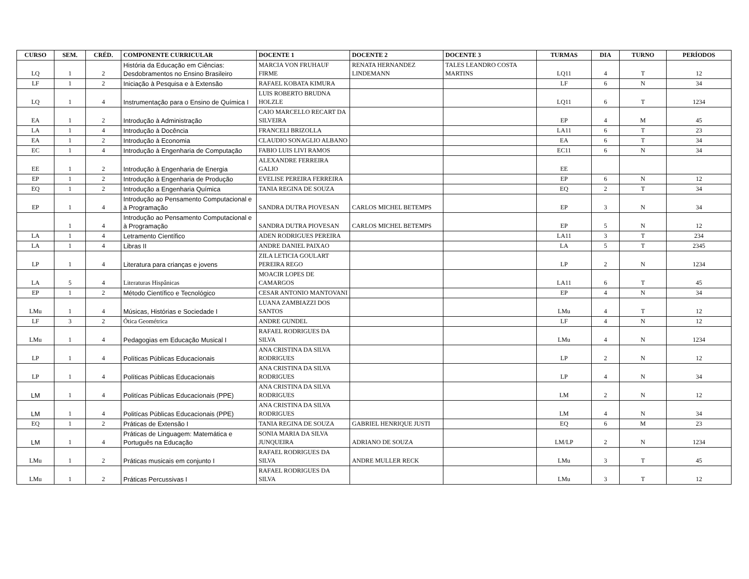| CURSO | SEM. | CRÉD. | COMPONENTE CURRICULAR | DOCENTE 1 | DOCENTE 2 | DOCENTE 3 | TURMAS | DIA | TURNO | PERÍODOS |
| --- | --- | --- | --- | --- | --- | --- | --- | --- | --- | --- |
| LQ | 1 | 2 | História da Educação em Ciências: Desdobramentos no Ensino Brasileiro | MARCIA VON FRUHAUF FIRME | RENATA HERNANDEZ LINDEMANN | TALES LEANDRO COSTA MARTINS | LQ11 | 4 | T | 12 |
| LF | 1 | 2 | Iniciação à Pesquisa e à Extensão | RAFAEL KOBATA KIMURA | | | LF | 6 | N | 34 |
| LQ | 1 | 4 | Instrumentação para o Ensino de Química I | LUIS ROBERTO BRUDNA HOLZLE | | | LQ11 | 6 | T | 1234 |
| EA | 1 | 2 | Introdução à Administração | CAIO MARCELLO RECART DA SILVEIRA | | | EP | 4 | M | 45 |
| LA | 1 | 4 | Introdução à Docência | FRANCELI BRIZOLLA | | | LA11 | 6 | T | 23 |
| EA | 1 | 2 | Introdução à Economia | CLAUDIO SONAGLIO ALBANO | | | EA | 6 | T | 34 |
| EC | 1 | 4 | Introdução à Engenharia de Computação | FABIO LUIS LIVI RAMOS | | | EC11 | 6 | N | 34 |
| EE | 1 | 2 | Introdução à Engenharia de Energia | ALEXANDRE FERREIRA GALIO | | | EE | | | |
| EP | 1 | 2 | Introdução à Engenharia de Produção | EVELISE PEREIRA FERREIRA | | | EP | 6 | N | 12 |
| EQ | 1 | 2 | Introdução a Engenharia Química | TANIA REGINA DE SOUZA | | | EQ | 2 | T | 34 |
| EP | 1 | 4 | Introdução ao Pensamento Computacional e à Programação | SANDRA DUTRA PIOVESAN | CARLOS MICHEL BETEMPS | | EP | 3 | N | 34 |
| | 1 | 4 | Introdução ao Pensamento Computacional e à Programação | SANDRA DUTRA PIOVESAN | CARLOS MICHEL BETEMPS | | EP | 5 | N | 12 |
| LA | 1 | 4 | Letramento Científico | ADEN RODRIGUES PEREIRA | | | LA11 | 3 | T | 234 |
| LA | 1 | 4 | Libras II | ANDRE DANIEL PAIXAO | | | LA | 5 | T | 2345 |
| LP | 1 | 4 | Literatura para crianças e jovens | ZILA LETICIA GOULART PEREIRA REGO | | | LP | 2 | N | 1234 |
| LA | 5 | 4 | Literaturas Hispânicas | MOACIR LOPES DE CAMARGOS | | | LA11 | 6 | T | 45 |
| EP | 1 | 2 | Método Científico e Tecnológico | CESAR ANTONIO MANTOVANI | | | EP | 4 | N | 34 |
| LMu | 1 | 4 | Músicas, Histórias e Sociedade I | LUANA ZAMBIAZZI DOS SANTOS | | | LMu | 4 | T | 12 |
| LF | 3 | 2 | Ótica Geométrica | ANDRE GUNDEL | | | LF | 4 | N | 12 |
| LMu | 1 | 4 | Pedagogias em Educação Musical I | RAFAEL RODRIGUES DA SILVA | | | LMu | 4 | N | 1234 |
| LP | 1 | 4 | Políticas Públicas Educacionais | ANA CRISTINA DA SILVA RODRIGUES | | | LP | 2 | N | 12 |
| LP | 1 | 4 | Políticas Públicas Educacionais | ANA CRISTINA DA SILVA RODRIGUES | | | LP | 4 | N | 34 |
| LM | 1 | 4 | Politícas Públicas Educacionais (PPE) | ANA CRISTINA DA SILVA RODRIGUES | | | LM | 2 | N | 12 |
| LM | 1 | 4 | Politícas Públicas Educacionais (PPE) | ANA CRISTINA DA SILVA RODRIGUES | | | LM | 4 | N | 34 |
| EQ | 1 | 2 | Práticas de Extensão I | TANIA REGINA DE SOUZA | GABRIEL HENRIQUE JUSTI | | EQ | 6 | M | 23 |
| LM | 1 | 4 | Práticas de Linguagem: Matemática e Português na Educação | SONIA MARIA DA SILVA JUNQUEIRA | ADRIANO DE SOUZA | | LM/LP | 2 | N | 1234 |
| LMu | 1 | 2 | Práticas musicais em conjunto I | RAFAEL RODRIGUES DA SILVA | ANDRE MULLER RECK | | LMu | 3 | T | 45 |
| LMu | 1 | 2 | Práticas Percussivas I | RAFAEL RODRIGUES DA SILVA | | | LMu | 3 | T | 12 |